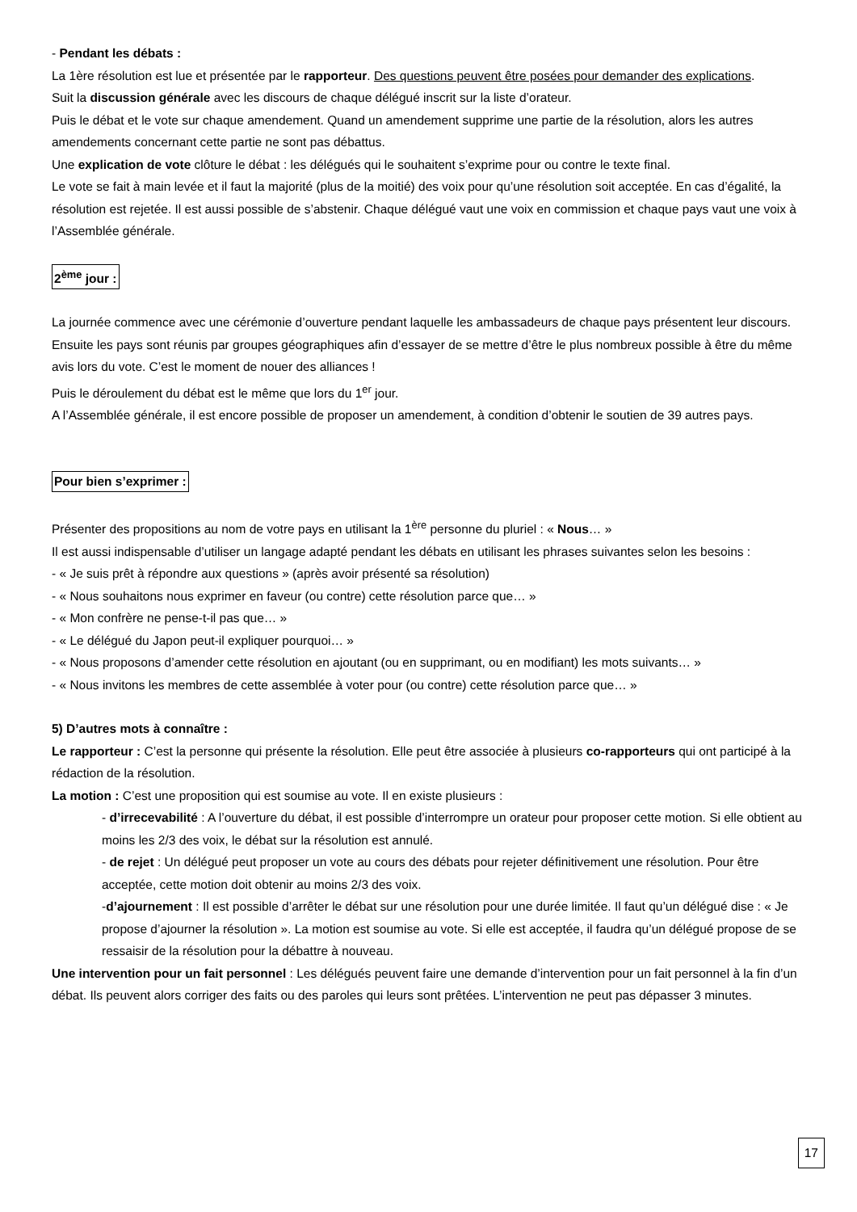- Pendant les débats :
La 1ère résolution est lue et présentée par le rapporteur. Des questions peuvent être posées pour demander des explications.
Suit la discussion générale avec les discours de chaque délégué inscrit sur la liste d’orateur.
Puis le débat et le vote sur chaque amendement. Quand un amendement supprime une partie de la résolution, alors les autres amendements concernant cette partie ne sont pas débattus.
Une explication de vote clôture le débat : les délégués qui le souhaitent s’exprime pour ou contre le texte final.
Le vote se fait à main levée et il faut la majorité (plus de la moitié) des voix pour qu’une résolution soit acceptée. En cas d’égalité, la résolution est rejetée. Il est aussi possible de s’abstenir. Chaque délégué vaut une voix en commission et chaque pays vaut une voix à l’Assemblée générale.
2<sup>ème</sup> jour :
La journée commence avec une cérémonie d’ouverture pendant laquelle les ambassadeurs de chaque pays présentent leur discours.
Ensuite les pays sont réunis par groupes géographiques afin d’essayer de se mettre d’être le plus nombreux possible à être du même avis lors du vote. C’est le moment de nouer des alliances !
Puis le déroulement du débat est le même que lors du 1<sup>er</sup> jour.
A l’Assemblée générale, il est encore possible de proposer un amendement, à condition d’obtenir le soutien de 39 autres pays.
Pour bien s’exprimer :
Présenter des propositions au nom de votre pays en utilisant la 1<sup>ère</sup> personne du pluriel : « Nous… »
Il est aussi indispensable d’utiliser un langage adapté pendant les débats en utilisant les phrases suivantes selon les besoins :
- « Je suis prêt à répondre aux questions » (après avoir présenté sa résolution)
- « Nous souhaitons nous exprimer en faveur (ou contre) cette résolution parce que… »
- « Mon confrère ne pense-t-il pas que… »
- « Le délégué du Japon peut-il expliquer pourquoi… »
- « Nous proposons d’amender cette résolution en ajoutant (ou en supprimant, ou en modifiant) les mots suivants… »
- « Nous invitons les membres de cette assemblée à voter pour (ou contre) cette résolution parce que… »
5) D’autres mots à connaître :
Le rapporteur : C’est la personne qui présente la résolution. Elle peut être associée à plusieurs co-rapporteurs qui ont participé à la rédaction de la résolution.
La motion : C’est une proposition qui est soumise au vote. Il en existe plusieurs :
- d’irrecevabilité : A l’ouverture du débat, il est possible d’interrompre un orateur pour proposer cette motion. Si elle obtient au moins les 2/3 des voix, le débat sur la résolution est annulé.
- de rejet : Un délégué peut proposer un vote au cours des débats pour rejeter définitivement une résolution. Pour être acceptée, cette motion doit obtenir au moins 2/3 des voix.
-d’ajournement : Il est possible d’arrêter le débat sur une résolution pour une durée limitée. Il faut qu’un délégué dise : « Je propose d’ajourner la résolution ». La motion est soumise au vote. Si elle est acceptée, il faudra qu’un délégué propose de se ressaisir de la résolution pour la débattre à nouveau.
Une intervention pour un fait personnel : Les délégués peuvent faire une demande d’intervention pour un fait personnel à la fin d’un débat. Ils peuvent alors corriger des faits ou des paroles qui leurs sont prêtées. L’intervention ne peut pas dépasser 3 minutes.
17